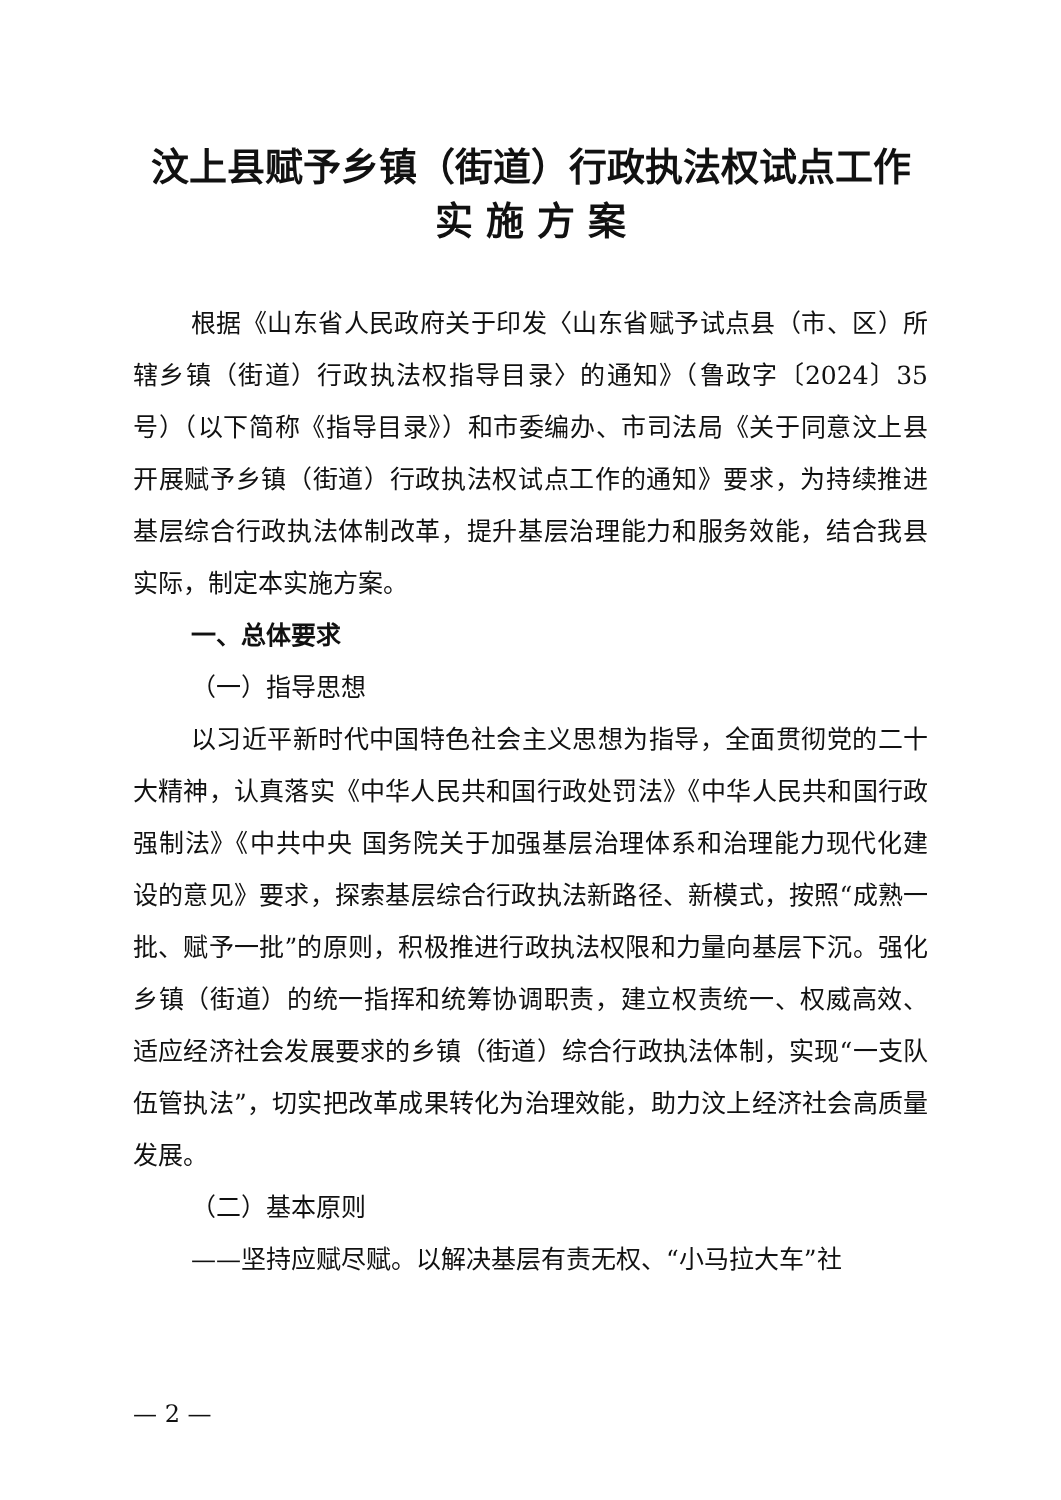汶上县赋予乡镇（街道）行政执法权试点工作
实 施 方 案
根据《山东省人民政府关于印发〈山东省赋予试点县（市、区）所辖乡镇（街道）行政执法权指导目录〉的通知》（鲁政字〔2024〕35 号）（以下简称《指导目录》）和市委编办、市司法局《关于同意汶上县开展赋予乡镇（街道）行政执法权试点工作的通知》要求，为持续推进基层综合行政执法体制改革，提升基层治理能力和服务效能，结合我县实际，制定本实施方案。
一、总体要求
（一）指导思想
以习近平新时代中国特色社会主义思想为指导，全面贯彻党的二十大精神，认真落实《中华人民共和国行政处罚法》《中华人民共和国行政强制法》《中共中央 国务院关于加强基层治理体系和治理能力现代化建设的意见》要求，探索基层综合行政执法新路径、新模式，按照“成熟一批、赋予一批”的原则，积极推进行政执法权限和力量向基层下沉。强化乡镇（街道）的统一指挥和统筹协调职责，建立权责统一、权威高效、适应经济社会发展要求的乡镇（街道）综合行政执法体制，实现“一支队伍管执法”，切实把改革成果转化为治理效能，助力汶上经济社会高质量发展。
（二）基本原则
——坚持应赋尽赋。以解决基层有责无权、“小马拉大车”社
— 2 —